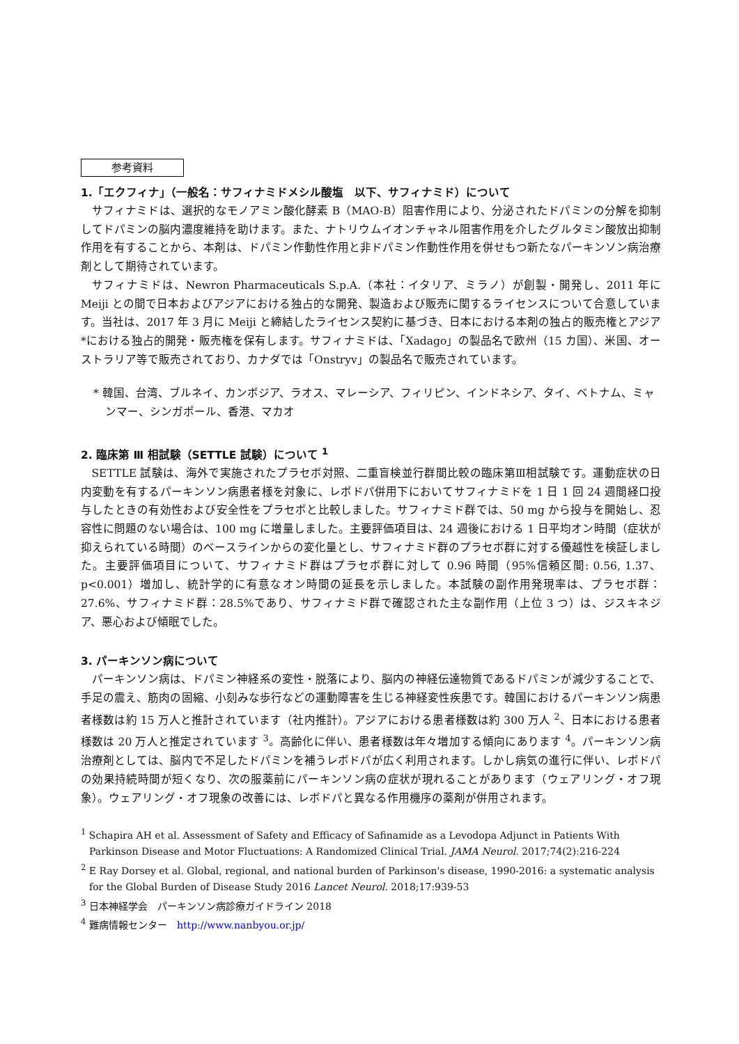参考資料
1.「エクフィナ」（一般名：サフィナミドメシル酸塩　以下、サフィナミド）について
サフィナミドは、選択的なモノアミン酸化酵素 B（MAO-B）阻害作用により、分泌されたドパミンの分解を抑制してドパミンの脳内濃度維持を助けます。また、ナトリウムイオンチャネル阻害作用を介したグルタミン酸放出抑制作用を有することから、本剤は、ドパミン作動性作用と非ドパミン作動性作用を併せもつ新たなパーキンソン病治療剤として期待されています。
サフィナミドは、Newron Pharmaceuticals S.p.A.（本社：イタリア、ミラノ）が創製・開発し、2011 年に Meiji との間で日本およびアジアにおける独占的な開発、製造および販売に関するライセンスについて合意しています。当社は、2017 年 3 月に Meiji と締結したライセンス契約に基づき、日本における本剤の独占的販売権とアジア*における独占的開発・販売権を保有します。サフィナミドは、「Xadago」の製品名で欧州（15 カ国）、米国、オーストラリア等で販売されており、カナダでは「Onstryv」の製品名で販売されています。
* 韓国、台湾、ブルネイ、カンボジア、ラオス、マレーシア、フィリピン、インドネシア、タイ、ベトナム、ミャンマー、シンガポール、香港、マカオ
2. 臨床第 Ⅲ 相試験（SETTLE 試験）について <sup>1</sup>
SETTLE 試験は、海外で実施されたプラセボ対照、二重盲検並行群間比較の臨床第Ⅲ相試験です。運動症状の日内変動を有するパーキンソン病患者様を対象に、レボドパ併用下においてサフィナミドを 1 日 1 回 24 週間経口投与したときの有効性および安全性をプラセボと比較しました。サフィナミド群では、50 mg から投与を開始し、忍容性に問題のない場合は、100 mg に増量しました。主要評価項目は、24 週後における 1 日平均オン時間（症状が抑えられている時間）のベースラインからの変化量とし、サフィナミド群のプラセボ群に対する優越性を検証しました。主要評価項目について、サフィナミド群はプラセボ群に対して 0.96 時間（95%信頼区間: 0.56, 1.37、p<0.001）増加し、統計学的に有意なオン時間の延長を示しました。本試験の副作用発現率は、プラセボ群：27.6%、サフィナミド群：28.5%であり、サフィナミド群で確認された主な副作用（上位 3 つ）は、ジスキネジア、悪心および傾眠でした。
3. パーキンソン病について
パーキンソン病は、ドパミン神経系の変性・脱落により、脳内の神経伝達物質であるドパミンが減少することで、手足の震え、筋肉の固縮、小刻みな歩行などの運動障害を生じる神経変性疾患です。韓国におけるパーキンソン病患者様数は約 15 万人と推計されています（社内推計）。アジアにおける患者様数は約 300 万人 <sup>2</sup>、日本における患者様数は 20 万人と推定されています <sup>3</sup>。高齢化に伴い、患者様数は年々増加する傾向にあります <sup>4</sup>。パーキンソン病治療剤としては、脳内で不足したドパミンを補うレボドパが広く利用されます。しかし病気の進行に伴い、レボドパの効果持続時間が短くなり、次の服薬前にパーキンソン病の症状が現れることがあります（ウェアリング・オフ現象）。ウェアリング・オフ現象の改善には、レボドパと異なる作用機序の薬剤が併用されます。
<sup>1</sup> Schapira AH et al. Assessment of Safety and Efficacy of Safinamide as a Levodopa Adjunct in Patients With Parkinson Disease and Motor Fluctuations: A Randomized Clinical Trial. JAMA Neurol. 2017;74(2):216-224
<sup>2</sup> E Ray Dorsey et al. Global, regional, and national burden of Parkinson's disease, 1990-2016: a systematic analysis for the Global Burden of Disease Study 2016 Lancet Neurol. 2018;17:939-53
<sup>3</sup> 日本神経学会　パーキンソン病診療ガイドライン 2018
<sup>4</sup> 難病情報センター　http://www.nanbyou.or.jp/